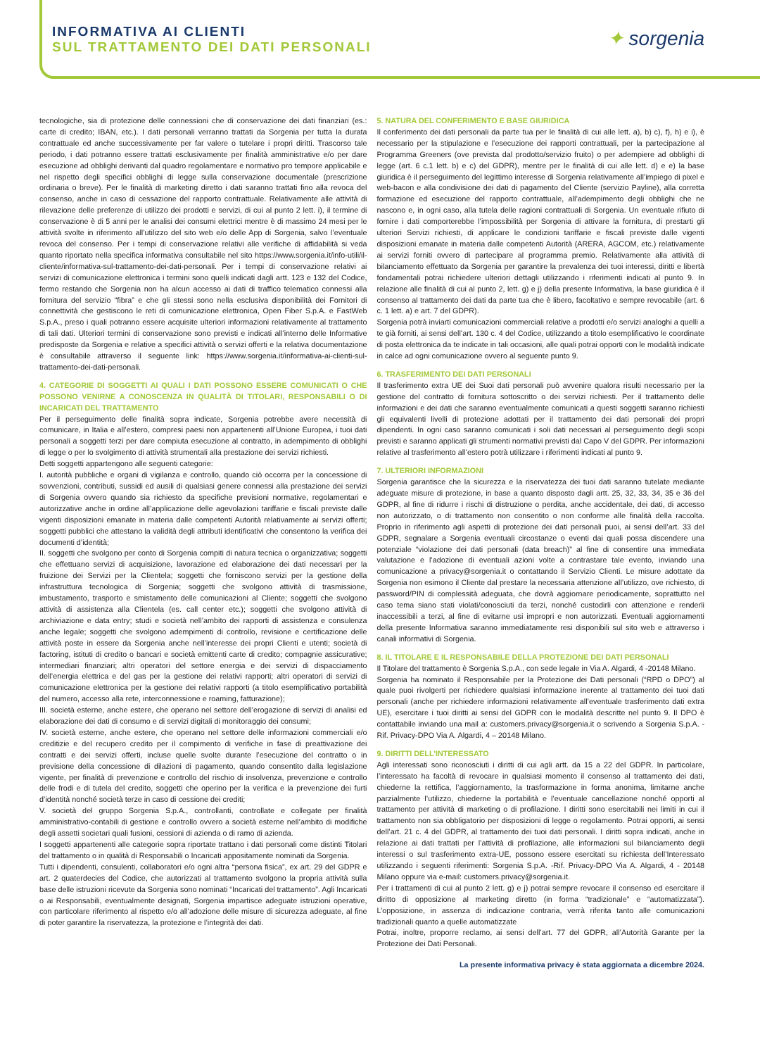INFORMATIVA AI CLIENTI
SUL TRATTAMENTO DEI DATI PERSONALI
✦ sorgenia
tecnologiche, sia di protezione delle connessioni che di conservazione dei dati finanziari (es.: carte di credito; IBAN, etc.). I dati personali verranno trattati da Sorgenia per tutta la durata contrattuale ed anche successivamente per far valere o tutelare i propri diritti. Trascorso tale periodo, i dati potranno essere trattati esclusivamente per finalità amministrative e/o per dare esecuzione ad obblighi derivanti dal quadro regolamentare e normativo pro tempore applicabile e nel rispetto degli specifici obblighi di legge sulla conservazione documentale (prescrizione ordinaria o breve). Per le finalità di marketing diretto i dati saranno trattati fino alla revoca del consenso, anche in caso di cessazione del rapporto contrattuale. Relativamente alle attività di rilevazione delle preferenze di utilizzo dei prodotti e servizi, di cui al punto 2 lett. i), il termine di conservazione è di 5 anni per le analisi dei consumi elettrici mentre è di massimo 24 mesi per le attività svolte in riferimento all’utilizzo del sito web e/o delle App di Sorgenia, salvo l’eventuale revoca del consenso. Per i tempi di conservazione relativi alle verifiche di affidabilità si veda quanto riportato nella specifica informativa consultabile nel sito https://www.sorgenia.it/info-utili/il-cliente/informativa-sul-trattamento-dei-dati-personali. Per i tempi di conservazione relativi ai servizi di comunicazione elettronica i termini sono quelli indicati dagli artt. 123 e 132 del Codice, fermo restando che Sorgenia non ha alcun accesso ai dati di traffico telematico connessi alla fornitura del servizio “fibra” e che gli stessi sono nella esclusiva disponibilità dei Fornitori di connettività che gestiscono le reti di comunicazione elettronica, Open Fiber S.p.A. e FastWeb S.p.A., preso i quali potranno essere acquisite ulteriori informazioni relativamente al trattamento di tali dati. Ulteriori termini di conservazione sono previsti e indicati all’interno delle Informative predisposte da Sorgenia e relative a specifici attività o servizi offerti e la relativa documentazione è consultabile attraverso il seguente link: https://www.sorgenia.it/informativa-ai-clienti-sul-trattamento-dei-dati-personali.
4. CATEGORIE DI SOGGETTI AI QUALI I DATI POSSONO ESSERE COMUNICATI O CHE POSSONO VENIRNE A CONOSCENZA IN QUALITÀ DI TITOLARI, RESPONSABILI O DI INCARICATI DEL TRATTAMENTO
Per il perseguimento delle finalità sopra indicate, Sorgenia potrebbe avere necessità di comunicare, in Italia e all’estero, compresi paesi non appartenenti all’Unione Europea, i tuoi dati personali a soggetti terzi per dare compiuta esecuzione al contratto, in adempimento di obblighi di legge o per lo svolgimento di attività strumentali alla prestazione dei servizi richiesti.
Detti soggetti appartengono alle seguenti categorie:
I. autorità pubbliche e organi di vigilanza e controllo, quando ciò occorra per la concessione di sovvenzioni, contributi, sussidi ed ausili di qualsiasi genere connessi alla prestazione dei servizi di Sorgenia ovvero quando sia richiesto da specifiche previsioni normative, regolamentari e autorizzative anche in ordine all’applicazione delle agevolazioni tariffarie e fiscali previste dalle vigenti disposizioni emanate in materia dalle competenti Autorità relativamente ai servizi offerti; soggetti pubblici che attestano la validità degli attributi identificativi che consentono la verifica dei documenti d’identità;
II. soggetti che svolgono per conto di Sorgenia compiti di natura tecnica o organizzativa; soggetti che effettuano servizi di acquisizione, lavorazione ed elaborazione dei dati necessari per la fruizione dei Servizi per la Clientela; soggetti che forniscono servizi per la gestione della infrastruttura tecnologica di Sorgenia; soggetti che svolgono attività di trasmissione, imbustamento, trasporto e smistamento delle comunicazioni al Cliente; soggetti che svolgono attività di assistenza alla Clientela (es. call center etc.); soggetti che svolgono attività di archiviazione e data entry; studi e società nell’ambito dei rapporti di assistenza e consulenza anche legale; soggetti che svolgono adempimenti di controllo, revisione e certificazione delle attività poste in essere da Sorgenia anche nell’interesse dei propri Clienti e utenti; società di factoring, istituti di credito o bancari e società emittenti carte di credito; compagnie assicurative; intermediari finanziari; altri operatori del settore energia e dei servizi di dispacciamento dell’energia elettrica e del gas per la gestione dei relativi rapporti; altri operatori di servizi di comunicazione elettronica per la gestione dei relativi rapporti (a titolo esemplificativo portabilità del numero, accesso alla rete, interconnessione e roaming, fatturazione);
III. società esterne, anche estere, che operano nel settore dell’erogazione di servizi di analisi ed elaborazione dei dati di consumo e di servizi digitali di monitoraggio dei consumi;
IV. società esterne, anche estere, che operano nel settore delle informazioni commerciali e/o creditizie e del recupero credito per il compimento di verifiche in fase di preattivazione dei contratti e dei servizi offerti, incluse quelle svolte durante l’esecuzione del contratto o in previsione della concessione di dilazioni di pagamento, quando consentito dalla legislazione vigente, per finalità di prevenzione e controllo del rischio di insolvenza, prevenzione e controllo delle frodi e di tutela del credito, soggetti che operino per la verifica e la prevenzione dei furti d’identità nonché società terze in caso di cessione dei crediti;
V. società del gruppo Sorgenia S.p.A., controllanti, controllate e collegate per finalità amministrativo-contabili di gestione e controllo ovvero a società esterne nell’ambito di modifiche degli assetti societari quali fusioni, cessioni di azienda o di ramo di azienda.
I soggetti appartenenti alle categorie sopra riportate trattano i dati personali come distinti Titolari del trattamento o in qualità di Responsabili o Incaricati appositamente nominati da Sorgenia.
Tutti i dipendenti, consulenti, collaboratori e/o ogni altra “persona fisica”, ex art. 29 del GDPR e art. 2 quaterdecies del Codice, che autorizzati al trattamento svolgono la propria attività sulla base delle istruzioni ricevute da Sorgenia sono nominati “Incaricati del trattamento”. Agli Incaricati o ai Responsabili, eventualmente designati, Sorgenia impartisce adeguate istruzioni operative, con particolare riferimento al rispetto e/o all’adozione delle misure di sicurezza adeguate, al fine di poter garantire la riservatezza, la protezione e l’integrità dei dati.
5. NATURA DEL CONFERIMENTO E BASE GIURIDICA
Il conferimento dei dati personali da parte tua per le finalità di cui alle lett. a), b) c), f), h) e i), è necessario per la stipulazione e l’esecuzione dei rapporti contrattuali, per la partecipazione al Programma Greeners (ove prevista dal prodotto/servizio fruito) o per adempiere ad obblighi di legge (art. 6 c.1 lett. b) e c) del GDPR), mentre per le finalità di cui alle lett. d) e e) la base giuridica è il perseguimento del legittimo interesse di Sorgenia relativamente all’impiego di pixel e web-bacon e alla condivisione dei dati di pagamento del Cliente (servizio Payline), alla corretta formazione ed esecuzione del rapporto contrattuale, all’adempimento degli obblighi che ne nascono e, in ogni caso, alla tutela delle ragioni contrattuali di Sorgenia. Un eventuale rifiuto di fornire i dati comporterebbe l’impossibilità per Sorgenia di attivare la fornitura, di prestarti gli ulteriori Servizi richiesti, di applicare le condizioni tariffarie e fiscali previste dalle vigenti disposizioni emanate in materia dalle competenti Autorità (ARERA, AGCOM, etc.) relativamente ai servizi forniti ovvero di partecipare al programma premio. Relativamente alla attività di bilanciamento effettuato da Sorgenia per garantire la prevalenza dei tuoi interessi, diritti e libertà fondamentali potrai richiedere ulteriori dettagli utilizzando i riferimenti indicati al punto 9. In relazione alle finalità di cui al punto 2, lett. g) e j) della presente Informativa, la base giuridica è il consenso al trattamento dei dati da parte tua che è libero, facoltativo e sempre revocabile (art. 6 c. 1 lett. a) e art. 7 del GDPR).
Sorgenia potrà inviarti comunicazioni commerciali relative a prodotti e/o servizi analoghi a quelli a te già forniti, ai sensi dell’art. 130 c. 4 del Codice, utilizzando a titolo esemplificativo le coordinate di posta elettronica da te indicate in tali occasioni, alle quali potrai opporti con le modalità indicate in calce ad ogni comunicazione ovvero al seguente punto 9.
6. TRASFERIMENTO DEI DATI PERSONALI
Il trasferimento extra UE dei Suoi dati personali può avvenire qualora risulti necessario per la gestione del contratto di fornitura sottoscritto o dei servizi richiesti. Per il trattamento delle informazioni e dei dati che saranno eventualmente comunicati a questi soggetti saranno richiesti gli equivalenti livelli di protezione adottati per il trattamento dei dati personali dei propri dipendenti. In ogni caso saranno comunicati i soli dati necessari al perseguimento degli scopi previsti e saranno applicati gli strumenti normativi previsti dal Capo V del GDPR. Per informazioni relative al trasferimento all’estero potrà utilizzare i riferimenti indicati al punto 9.
7. ULTERIORI INFORMAZIONI
Sorgenia garantisce che la sicurezza e la riservatezza dei tuoi dati saranno tutelate mediante adeguate misure di protezione, in base a quanto disposto dagli artt. 25, 32, 33, 34, 35 e 36 del GDPR, al fine di ridurre i rischi di distruzione o perdita, anche accidentale, dei dati, di accesso non autorizzato, o di trattamento non consentito o non conforme alle finalità della raccolta. Proprio in riferimento agli aspetti di protezione dei dati personali puoi, ai sensi dell’art. 33 del GDPR, segnalare a Sorgenia eventuali circostanze o eventi dai quali possa discendere una potenziale “violazione dei dati personali (data breach)” al fine di consentire una immediata valutazione e l’adozione di eventuali azioni volte a contrastare tale evento, inviando una comunicazione a privacy@sorgenia.it o contattando il Servizio Clienti. Le misure adottate da Sorgenia non esimono il Cliente dal prestare la necessaria attenzione all’utilizzo, ove richiesto, di password/PIN di complessità adeguata, che dovrà aggiornare periodicamente, soprattutto nel caso tema siano stati violati/conosciuti da terzi, nonché custodirli con attenzione e renderli inaccessibili a terzi, al fine di evitarne usi impropri e non autorizzati. Eventuali aggiornamenti della presente Informativa saranno immediatamente resi disponibili sul sito web e attraverso i canali informativi di Sorgenia.
8. IL TITOLARE E IL RESPONSABILE DELLA PROTEZIONE DEI DATI PERSONALI
Il Titolare del trattamento è Sorgenia S.p.A., con sede legale in Via A. Algardi, 4 -20148 Milano.
Sorgenia ha nominato il Responsabile per la Protezione dei Dati personali (“RPD o DPO”) al quale puoi rivolgerti per richiedere qualsiasi informazione inerente al trattamento dei tuoi dati personali (anche per richiedere informazioni relativamente all’eventuale trasferimento dati extra UE), esercitare i tuoi diritti ai sensi del GDPR con le modalità descritte nel punto 9. Il DPO è contattabile inviando una mail a: customers.privacy@sorgenia.it o scrivendo a Sorgenia S.p.A. - Rif. Privacy-DPO Via A. Algardi, 4 – 20148 Milano.
9. DIRITTI DELL’INTERESSATO
Agli interessati sono riconosciuti i diritti di cui agli artt. da 15 a 22 del GDPR. In particolare, l’interessato ha facoltà di revocare in qualsiasi momento il consenso al trattamento dei dati, chiederne la rettifica, l’aggiornamento, la trasformazione in forma anonima, limitarne anche parzialmente l’utilizzo, chiederne la portabilità e l’eventuale cancellazione nonché opporti al trattamento per attività di marketing o di profilazione. I diritti sono esercitabili nei limiti in cui il trattamento non sia obbligatorio per disposizioni di legge o regolamento. Potrai opporti, ai sensi dell’art. 21 c. 4 del GDPR, al trattamento dei tuoi dati personali. I diritti sopra indicati, anche in relazione ai dati trattati per l’attività di profilazione, alle informazioni sul bilanciamento degli interessi o sul trasferimento extra-UE, possono essere esercitati su richiesta dell’Interessato utilizzando i seguenti riferimenti: Sorgenia S.p.A. -Rif. Privacy-DPO Via A. Algardi, 4 - 20148 Milano oppure via e-mail: customers.privacy@sorgenia.it.
Per i trattamenti di cui al punto 2 lett. g) e j) potrai sempre revocare il consenso ed esercitare il diritto di opposizione al marketing diretto (in forma “tradizionale” e “automatizzata”). L’opposizione, in assenza di indicazione contraria, verrà riferita tanto alle comunicazioni tradizionali quanto a quelle automatizzate
Potrai, inoltre, proporre reclamo, ai sensi dell’art. 77 del GDPR, all’Autorità Garante per la Protezione dei Dati Personali.
La presente informativa privacy è stata aggiornata a dicembre 2024.